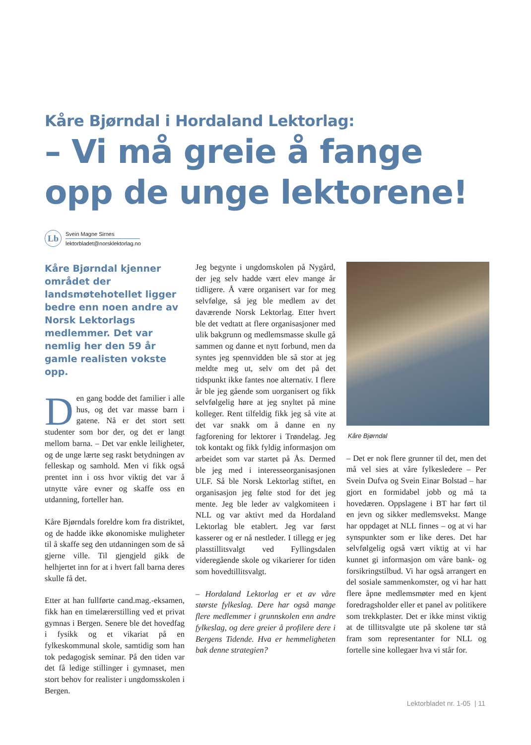Kåre Bjørndal i Hordaland Lektorlag:
– Vi må greie å fange opp de unge lektorene!
Lb
Svein Magne Sirnes
lektorbladet@norsklektorlag.no
Kåre Bjørndal kjenner området der landsmøtehotellet ligger bedre enn noen andre av Norsk Lektorlags medlemmer. Det var nemlig her den 59 år gamle realisten vokste opp.
Den gang bodde det familier i alle hus, og det var masse barn i gatene. Nå er det stort sett studenter som bor der, og det er langt mellom barna. – Det var enkle leiligheter, og de unge lærte seg raskt betydningen av felleskap og samhold. Men vi fikk også prentet inn i oss hvor viktig det var å utnytte våre evner og skaffe oss en utdanning, forteller han.
Kåre Bjørndals foreldre kom fra distriktet, og de hadde ikke økonomiske muligheter til å skaffe seg den utdanningen som de så gjerne ville. Til gjengjeld gikk de helhjertet inn for at i hvert fall barna deres skulle få det.
Etter at han fullførte cand.mag.-eksamen, fikk han en timelærerstilling ved et privat gymnas i Bergen. Senere ble det hovedfag i fysikk og et vikariat på en fylkeskommunal skole, samtidig som han tok pedagogisk seminar. På den tiden var det få ledige stillinger i gymnaset, men stort behov for realister i ungdomsskolen i Bergen.
Jeg begynte i ungdomskolen på Nygård, der jeg selv hadde vært elev mange år tidligere. Å være organisert var for meg selvfølge, så jeg ble medlem av det daværende Norsk Lektorlag. Etter hvert ble det vedtatt at flere organisasjoner med ulik bakgrunn og medlemsmasse skulle gå sammen og danne et nytt forbund, men da syntes jeg spennvidden ble så stor at jeg meldte meg ut, selv om det på det tidspunkt ikke fantes noe alternativ. I flere år ble jeg gående som uorganisert og fikk selvfølgelig høre at jeg snyltet på mine kolleger. Rent tilfeldig fikk jeg så vite at det var snakk om å danne en ny fagforening for lektorer i Trøndelag. Jeg tok kontakt og fikk fyldig informasjon om arbeidet som var startet på Ås. Dermed ble jeg med i interesseorganisasjonen ULF. Så ble Norsk Lektorlag stiftet, en organisasjon jeg følte stod for det jeg mente. Jeg ble leder av valgkomiteen i NLL og var aktivt med da Hordaland Lektorlag ble etablert. Jeg var først kasserer og er nå nestleder. I tillegg er jeg plasstillitsvalgt ved Fyllingsdalen videregående skole og vikarierer for tiden som hovedtillitsvalgt.
– Hordaland Lektorlag er et av våre største fylkeslag. Dere har også mange flere medlemmer i grunnskolen enn andre fylkeslag, og dere greier å profilere dere i Bergens Tidende. Hva er hemmeligheten bak denne strategien?
Kåre Bjørndal
– Det er nok flere grunner til det, men det må vel sies at våre fylkesledere – Per Svein Dufva og Svein Einar Bolstad – har gjort en formidabel jobb og må ta hovedæren. Oppslagene i BT har ført til en jevn og sikker medlemsvekst. Mange har oppdaget at NLL finnes – og at vi har synspunkter som er like deres. Det har selvfølgelig også vært viktig at vi har kunnet gi informasjon om våre bank- og forsikringstilbud. Vi har også arrangert en del sosiale sammenkomster, og vi har hatt flere åpne medlemsmøter med en kjent foredragsholder eller et panel av politikere som trekkplaster. Det er ikke minst viktig at de tillitsvalgte ute på skolene tør stå fram som representanter for NLL og fortelle sine kollegaer hva vi står for.
Lektorbladet nr. 1-05 | 11